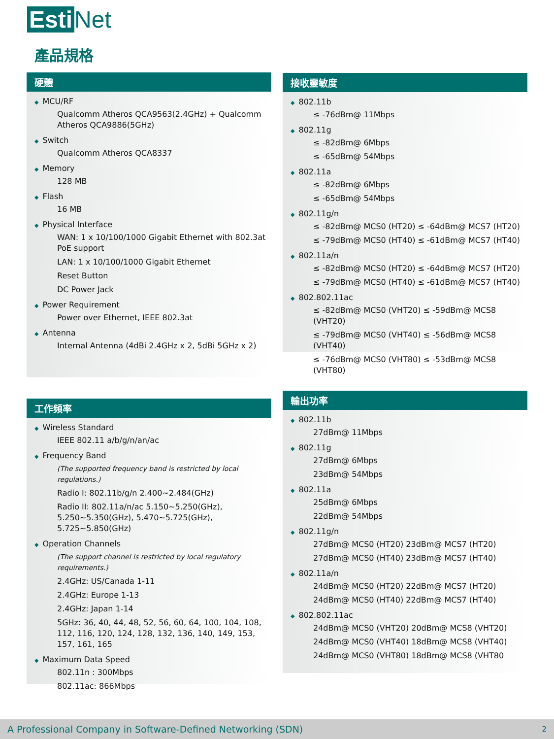Esti Net
產品規格
硬體
◆ MCU/RF
Qualcomm Atheros QCA9563(2.4GHz) + Qualcomm Atheros QCA9886(5GHz)
◆ Switch
Qualcomm Atheros QCA8337
◆ Memory
128 MB
◆ Flash
16 MB
◆ Physical Interface
WAN: 1 x 10/100/1000 Gigabit Ethernet with 802.3at PoE support
LAN: 1 x 10/100/1000 Gigabit Ethernet
Reset Button
DC Power Jack
◆ Power Requirement
Power over Ethernet, IEEE 802.3at
◆ Antenna
Internal Antenna (4dBi 2.4GHz x 2, 5dBi 5GHz x 2)
接收靈敏度
◆ 802.11b
≤ -76dBm@ 11Mbps
◆ 802.11g
≤ -82dBm@ 6Mbps
≤ -65dBm@ 54Mbps
◆ 802.11a
≤ -82dBm@ 6Mbps
≤ -65dBm@ 54Mbps
◆ 802.11g/n
≤ -82dBm@ MCS0 (HT20) ≤ -64dBm@ MCS7 (HT20)
≤ -79dBm@ MCS0 (HT40) ≤ -61dBm@ MCS7 (HT40)
◆ 802.11a/n
≤ -82dBm@ MCS0 (HT20) ≤ -64dBm@ MCS7 (HT20)
≤ -79dBm@ MCS0 (HT40) ≤ -61dBm@ MCS7 (HT40)
◆ 802.802.11ac
≤ -82dBm@ MCS0 (VHT20) ≤ -59dBm@ MCS8 (VHT20)
≤ -79dBm@ MCS0 (VHT40) ≤ -56dBm@ MCS8 (VHT40)
≤ -76dBm@ MCS0 (VHT80) ≤ -53dBm@ MCS8 (VHT80)
工作頻率
◆ Wireless Standard
IEEE 802.11 a/b/g/n/an/ac
◆ Frequency Band
(The supported frequency band is restricted by local regulations.)
Radio I: 802.11b/g/n 2.400~2.484(GHz)
Radio II: 802.11a/n/ac 5.150~5.250(GHz), 5.250~5.350(GHz), 5.470~5.725(GHz), 5.725~5.850(GHz)
◆ Operation Channels
(The support channel is restricted by local regulatory requirements.)
2.4GHz: US/Canada 1-11
2.4GHz: Europe 1-13
2.4GHz: Japan 1-14
5GHz: 36, 40, 44, 48, 52, 56, 60, 64, 100, 104, 108, 112, 116, 120, 124, 128, 132, 136, 140, 149, 153, 157, 161, 165
◆ Maximum Data Speed
802.11n : 300Mbps
802.11ac: 866Mbps
輸出功率
◆ 802.11b
27dBm@ 11Mbps
◆ 802.11g
27dBm@ 6Mbps
23dBm@ 54Mbps
◆ 802.11a
25dBm@ 6Mbps
22dBm@ 54Mbps
◆ 802.11g/n
27dBm@ MCS0 (HT20) 23dBm@ MCS7 (HT20)
27dBm@ MCS0 (HT40) 23dBm@ MCS7 (HT40)
◆ 802.11a/n
24dBm@ MCS0 (HT20) 22dBm@ MCS7 (HT20)
24dBm@ MCS0 (HT40) 22dBm@ MCS7 (HT40)
◆ 802.802.11ac
24dBm@ MCS0 (VHT20) 20dBm@ MCS8 (VHT20)
24dBm@ MCS0 (VHT40) 18dBm@ MCS8 (VHT40)
24dBm@ MCS0 (VHT80) 18dBm@ MCS8 (VHT80
A Professional Company in Software-Defined Networking (SDN) 2